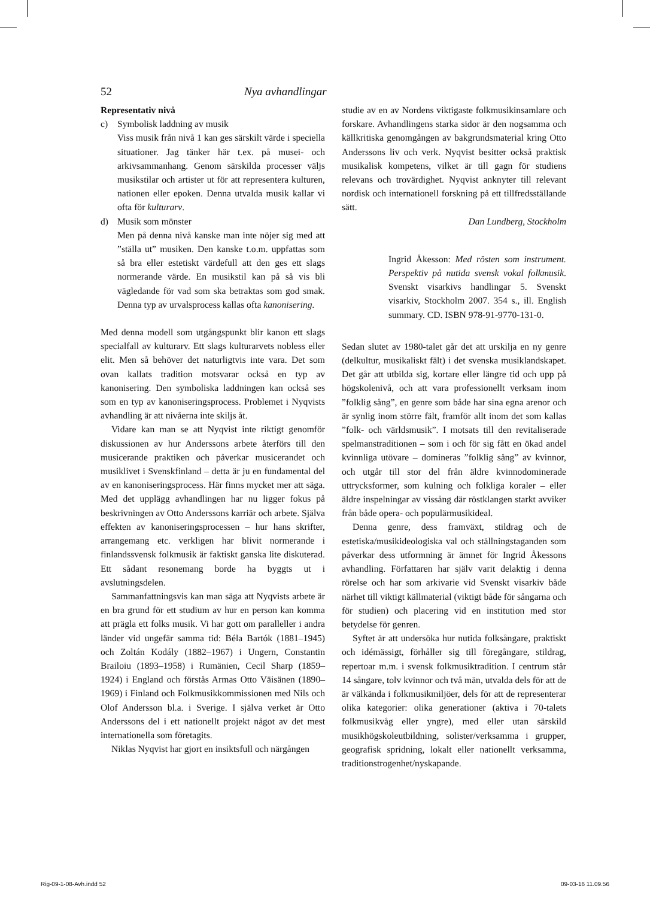52 Nya avhandlingar
Representativ nivå
c) Symbolisk laddning av musik
Viss musik från nivå 1 kan ges särskilt värde i speciella situationer. Jag tänker här t.ex. på musei- och arkivsammanhang. Genom särskilda processer väljs musikstilar och artister ut för att representera kulturen, nationen eller epoken. Denna utvalda musik kallar vi ofta för kulturarv.
d) Musik som mönster
Men på denna nivå kanske man inte nöjer sig med att ”ställa ut” musiken. Den kanske t.o.m. uppfattas som så bra eller estetiskt värdefull att den ges ett slags normerande värde. En musikstil kan på så vis bli vägledande för vad som ska betraktas som god smak. Denna typ av urvalsprocess kallas ofta kanonisering.
Med denna modell som utgångspunkt blir kanon ett slags specialfall av kulturarv. Ett slags kulturarvets nobless eller elit. Men så behöver det naturligtvis inte vara. Det som ovan kallats tradition motsvarar också en typ av kanonisering. Den symboliska laddningen kan också ses som en typ av kanoniseringsprocess. Problemet i Nyqvists avhandling är att nivåerna inte skiljs åt.
Vidare kan man se att Nyqvist inte riktigt genomför diskussionen av hur Anderssons arbete återförs till den musicerande praktiken och påverkar musicerandet och musiklivet i Svenskfinland – detta är ju en fundamental del av en kanoniseringsprocess. Här finns mycket mer att säga. Med det upplägg avhandlingen har nu ligger fokus på beskrivningen av Otto Anderssons karriär och arbete. Själva effekten av kanoniseringsprocessen – hur hans skrifter, arrangemang etc. verkligen har blivit normerande i finlandssvensk folkmusik är faktiskt ganska lite diskuterad. Ett sådant resonemang borde ha byggts ut i avslutningsdelen.
Sammanfattningsvis kan man säga att Nyqvists arbete är en bra grund för ett studium av hur en person kan komma att prägla ett folks musik. Vi har gott om paralleller i andra länder vid ungefär samma tid: Béla Bartók (1881–1945) och Zoltán Kodály (1882–1967) i Ungern, Constantin Brailoiu (1893–1958) i Rumänien, Cecil Sharp (1859–1924) i England och förstås Armas Otto Väisänen (1890–1969) i Finland och Folkmusikkommissionen med Nils och Olof Andersson bl.a. i Sverige. I själva verket är Otto Anderssons del i ett nationellt projekt något av det mest internationella som företagits.
Niklas Nyqvist har gjort en insiktsfull och närgången
studie av en av Nordens viktigaste folkmusikinsamlare och forskare. Avhandlingens starka sidor är den nogsamma och källkritiska genomgången av bakgrundsmaterial kring Otto Anderssons liv och verk. Nyqvist besitter också praktisk musikalisk kompetens, vilket är till gagn för studiens relevans och trovärdighet. Nyqvist anknyter till relevant nordisk och internationell forskning på ett tillfredsställande sätt.
Dan Lundberg, Stockholm
Ingrid Åkesson: Med rösten som instrument. Perspektiv på nutida svensk vokal folkmusik. Svenskt visarkivs handlingar 5. Svenskt visarkiv, Stockholm 2007. 354 s., ill. English summary. CD. ISBN 978-91-9770-131-0.
Sedan slutet av 1980-talet går det att urskilja en ny genre (delkultur, musikaliskt fält) i det svenska musiklandskapet. Det går att utbilda sig, kortare eller längre tid och upp på högskolenivå, och att vara professionellt verksam inom ”folklig sång”, en genre som både har sina egna arenor och är synlig inom större fält, framför allt inom det som kallas ”folk- och världsmusik”. I motsats till den revitaliserade spelmanstraditionen – som i och för sig fått en ökad andel kvinnliga utövare – domineras ”folklig sång” av kvinnor, och utgår till stor del från äldre kvinnodominerade uttrycksformer, som kulning och folkliga koraler – eller äldre inspelningar av vissång där röstklangen starkt avviker från både opera- och populärmusikideal.
Denna genre, dess framväxt, stildrag och de estetiska/musikideologiska val och ställningstaganden som påverkar dess utformning är ämnet för Ingrid Åkessons avhandling. Författaren har själv varit delaktig i denna rörelse och har som arkivarie vid Svenskt visarkiv både närhet till viktigt källmaterial (viktigt både för sångarna och för studien) och placering vid en institution med stor betydelse för genren.
Syftet är att undersöka hur nutida folksångare, praktiskt och idémässigt, förhåller sig till föregångare, stildrag, repertoar m.m. i svensk folkmusiktradition. I centrum står 14 sångare, tolv kvinnor och två män, utvalda dels för att de är välkända i folkmusikmiljöer, dels för att de representerar olika kategorier: olika generationer (aktiva i 70-talets folkmusikvåg eller yngre), med eller utan särskild musikhögskoleutbildning, solister/verksamma i grupper, geografisk spridning, lokalt eller nationellt verksamma, traditionstrogenhet/nyskapande.
Rig-09-1-08-Avh.indd 52 09-03-16 11.09.56